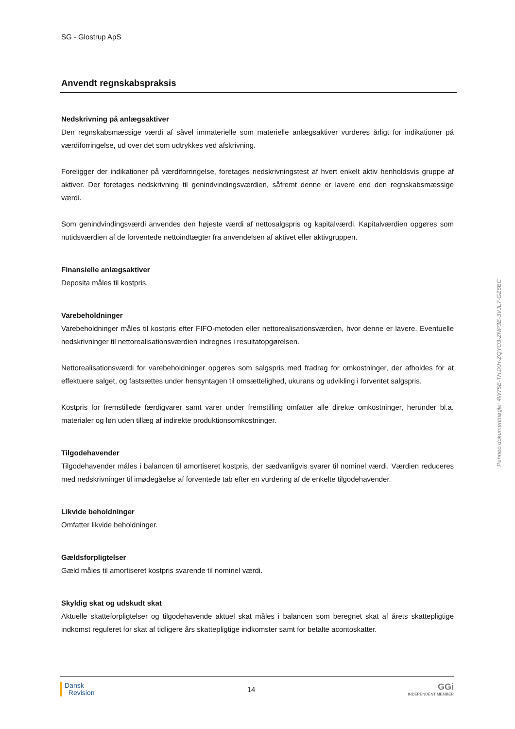SG - Glostrup ApS
Anvendt regnskabspraksis
Nedskrivning på anlægsaktiver
Den regnskabsmæssige værdi af såvel immaterielle som materielle anlægsaktiver vurderes årligt for indikationer på værdiforringelse, ud over det som udtrykkes ved afskrivning.
Foreligger der indikationer på værdiforringelse, foretages nedskrivningstest af hvert enkelt aktiv henholdsvis gruppe af aktiver. Der foretages nedskrivning til genindvindingsværdien, såfremt denne er lavere end den regnskabsmæssige værdi.
Som genindvindingsværdi anvendes den højeste værdi af nettosalgspris og kapitalværdi. Kapitalværdien opgøres som nutidsværdien af de forventede nettoindtægter fra anvendelsen af aktivet eller aktivgruppen.
Finansielle anlægsaktiver
Deposita måles til kostpris.
Varebeholdninger
Varebeholdninger måles til kostpris efter FIFO-metoden eller nettorealisationsværdien, hvor denne er lavere. Eventuelle nedskrivninger til nettorealisationsværdien indregnes i resultatopgørelsen.
Nettorealisationsværdi for varebeholdninger opgøres som salgspris med fradrag for omkostninger, der afholdes for at effektuere salget, og fastsættes under hensyntagen til omsættelighed, ukurans og udvikling i forventet salgspris.
Kostpris for fremstillede færdigvarer samt varer under fremstilling omfatter alle direkte omkostninger, herunder bl.a. materialer og løn uden tillæg af indirekte produktionsomkostninger.
Tilgodehavender
Tilgodehavender måles i balancen til amortiseret kostpris, der sædvanligvis svarer til nominel værdi. Værdien reduceres med nedskrivninger til imødegåelse af forventede tab efter en vurdering af de enkelte tilgodehavender.
Likvide beholdninger
Omfatter likvide beholdninger.
Gældsforpligtelser
Gæld måles til amortiseret kostpris svarende til nominel værdi.
Skyldig skat og udskudt skat
Aktuelle skatteforpligtelser og tilgodehavende aktuel skat måles i balancen som beregnet skat af årets skattepligtige indkomst reguleret for skat af tidligere års skattepligtige indkomster samt for betalte acontoskatter.
Penneo dokumentnøgle: 4W75E-THJXH-ZQYO3-ZNP3E-3VJL7-GZ6BC
Dansk
Revision
14
GGi
INDEPENDENT MEMBER